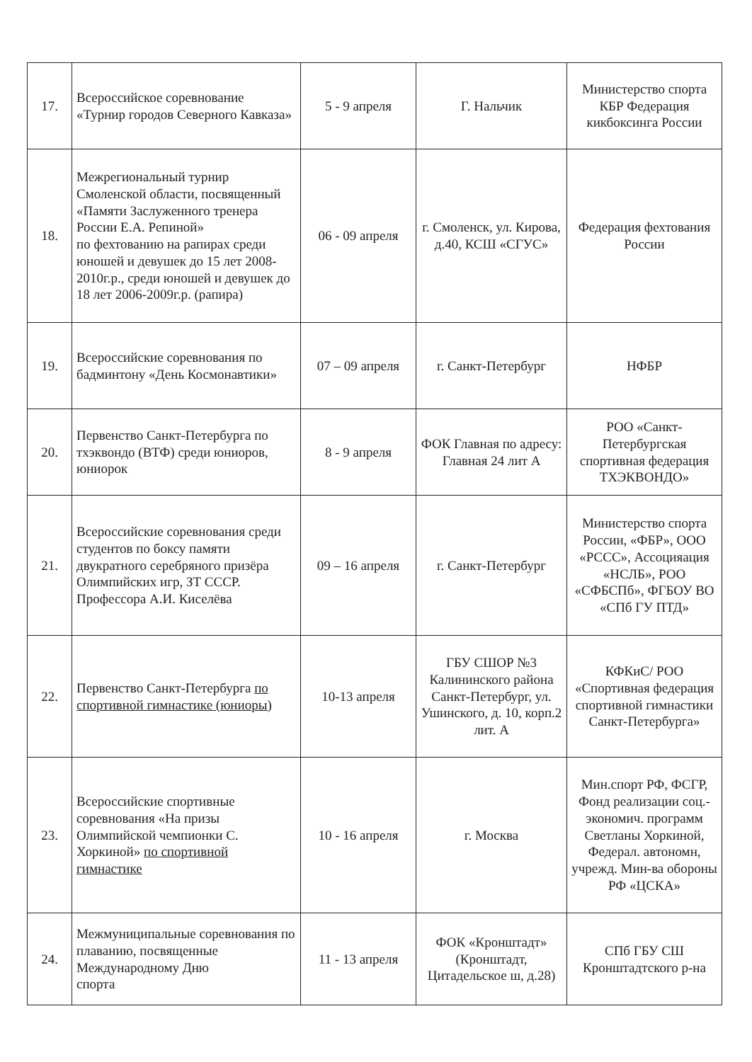| 17. | Всероссийское соревнование «Турнир городов Северного Кавказа» | 5 - 9 апреля | Г. Нальчик | Министерство спорта КБР Федерация кикбоксинга России |
| 18. | Межрегиональный турнир Смоленской области, посвященный «Памяти Заслуженного тренера России Е.А. Репиной» по фехтованию на рапирах среди юношей и девушек до 15 лет 2008-2010г.р., среди юношей и девушек до 18 лет 2006-2009г.р. (рапира) | 06 - 09 апреля | г. Смоленск, ул. Кирова, д.40, КСШ «СГУС» | Федерация фехтования России |
| 19. | Всероссийские соревнования по бадминтону «День Космонавтики» | 07 – 09 апреля | г. Санкт-Петербург | НФБР |
| 20. | Первенство Санкт-Петербурга по тхэквондо (ВТФ) среди юниоров, юниорок | 8 - 9 апреля | ФОК Главная по адресу: Главная 24 лит А | РОО «Санкт-Петербургская спортивная федерация ТХЭКВОНДО» |
| 21. | Всероссийские соревнования среди студентов по боксу памяти двукратного серебряного призёра Олимпийских игр, ЗТ СССР. Профессора А.И. Киселёва | 09 – 16 апреля | г. Санкт-Петербург | Министерство спорта России, «ФБР», ООО «РССС», Ассоцияация «НСЛБ», РОО «СФБСПб», ФГБОУ ВО «СПб ГУ ПТД» |
| 22. | Первенство Санкт-Петербурга по спортивной гимнастике (юниоры) | 10-13 апреля | ГБУ СШОР №3 Калининского района Санкт-Петербург, ул. Ушинского, д. 10, корп.2 лит. А | КФКиС/ РОО «Спортивная федерация спортивной гимнастики Санкт-Петербурга» |
| 23. | Всероссийские спортивные соревнования «На призы Олимпийской чемпионки С. Хоркиной» по спортивной гимнастике | 10 - 16 апреля | г. Москва | Мин.спорт РФ, ФСГР, Фонд реализации соц.-экономич. программ Светланы Хоркиной, Федерал. автономн, учрежд. Мин-ва обороны РФ «ЦСКА» |
| 24. | Межмуниципальные соревнования по плаванию, посвященные Международному Дню спорта | 11 - 13 апреля | ФОК «Кронштадт» (Кронштадт, Цитадельское ш, д.28) | СПб ГБУ СШ Кронштадтского р-на |